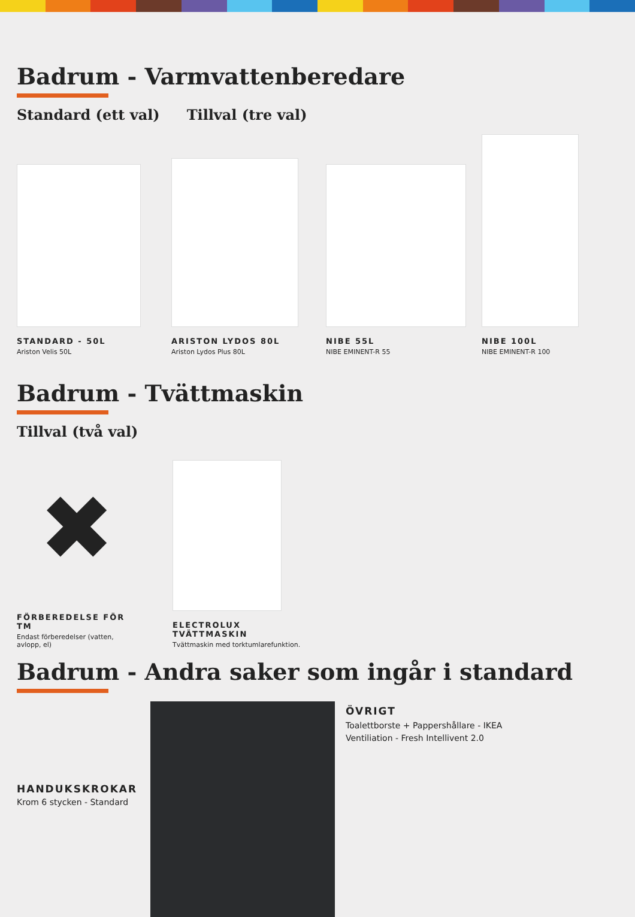Badrum - Varmvattenberedare
Standard (ett val) Tillval (tre val)
STANDARD - 50L
Ariston Velis 50L
ARISTON LYDOS 80L
Ariston Lydos Plus 80L
NIBE 55L
NIBE EMINENT-R 55
NIBE 100L
NIBE EMINENT-R 100
Badrum - Tvättmaskin
Tillval (två val)
✖
FÖRBEREDELSE FÖR TM
Endast förberedelser (vatten, avlopp, el)
ELECTROLUX TVÄTTMASKIN
Tvättmaskin med torktumlarefunktion.
Badrum - Andra saker som ingår i standard
HANDUKSKROKAR
Krom 6 stycken - Standard
ÖVRIGT
Toalettborste + Pappershållare - IKEA
Ventiliation - Fresh Intellivent 2.0